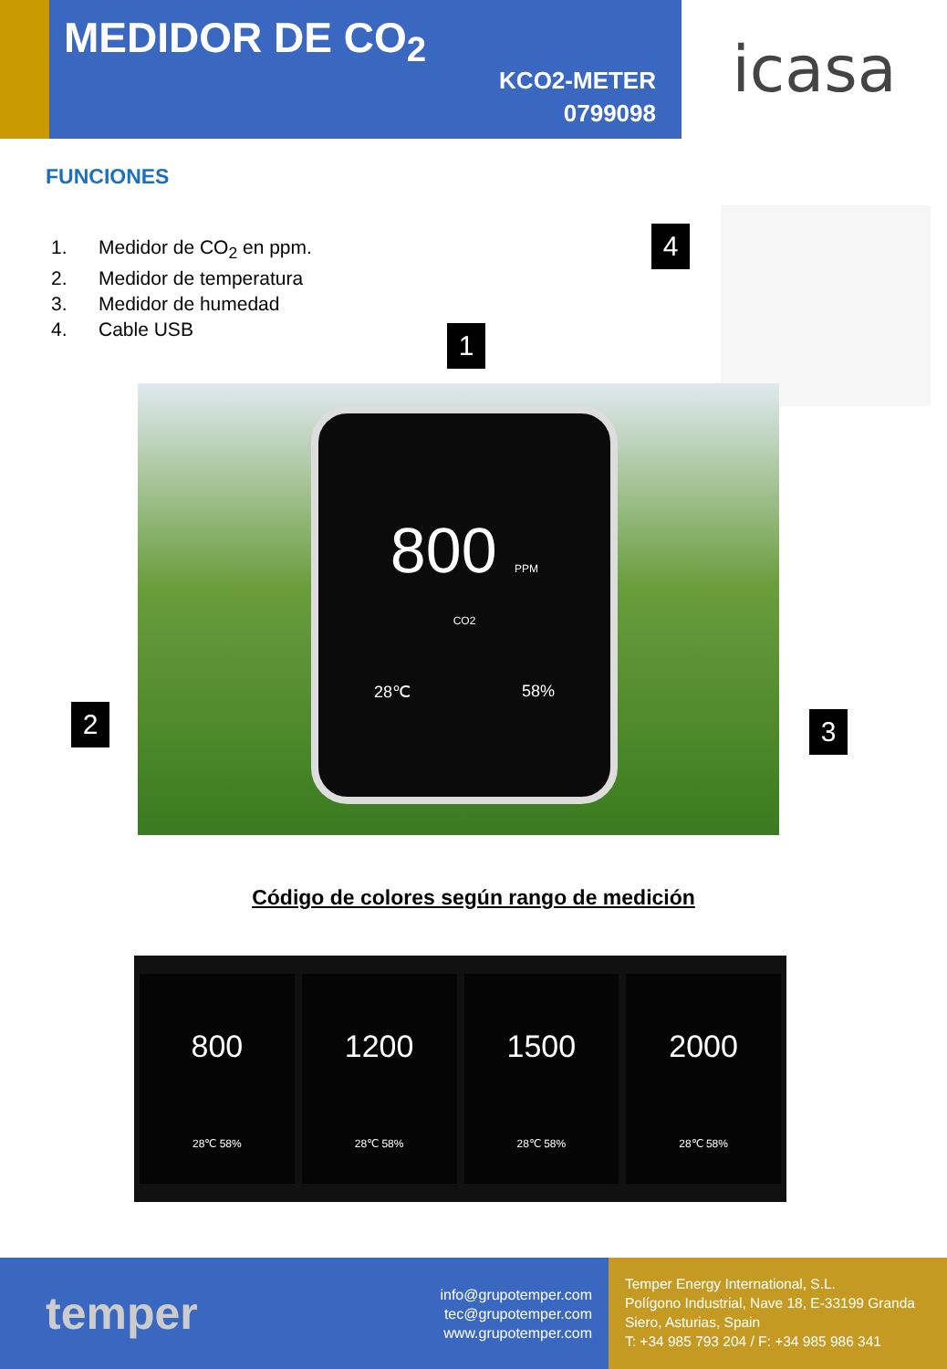MEDIDOR DE CO<sub>2</sub>
KCO2-METER
0799098
icasa
FUNCIONES
1. Medidor de CO<sub>2</sub> en ppm.
2. Medidor de temperatura
3. Medidor de humedad
4. Cable USB
800 PPM
CO2
28℃ 58%
4
1
2 3
Código de colores según rango de medición
800
28℃ 58%
1200
28℃ 58%
1500
28℃ 58%
2000
28℃ 58%
temper
info@grupotemper.com
tec@grupotemper.com
www.grupotemper.com
Temper Energy International, S.L.
Polígono Industrial, Nave 18, E-33199 Granda
Siero, Asturias, Spain
T: +34 985 793 204 / F: +34 985 986 341